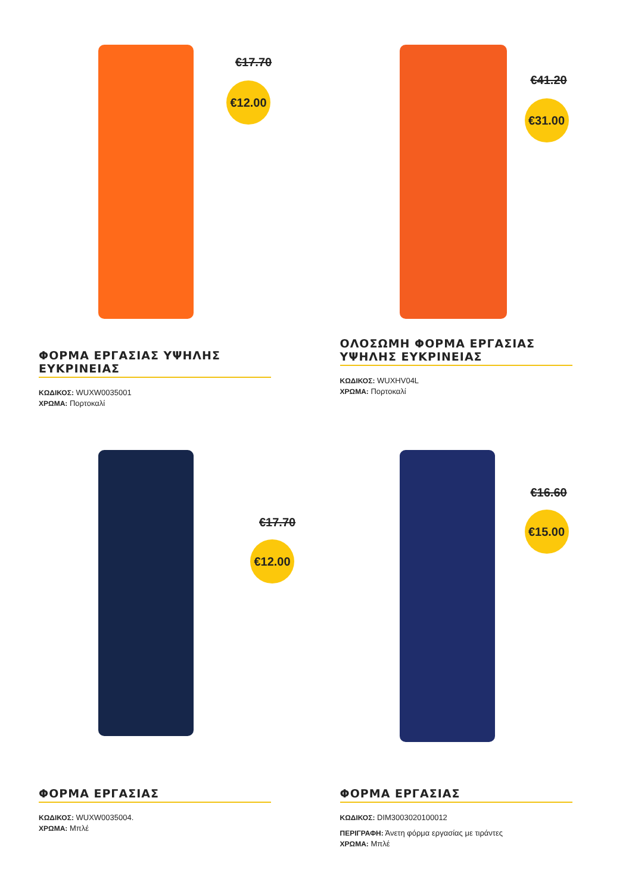€17.70
€12.00
ΦΟΡΜΑ ΕΡΓΑΣΙΑΣ ΥΨΗΛΗΣ ΕΥΚΡΙΝΕΙΑΣ
ΚΩΔΙΚΟΣ: WUXW0035001
ΧΡΩΜΑ: Πορτοκαλί
€41.20
€31.00
ΟΛΟΣΩΜΗ ΦΟΡΜΑ ΕΡΓΑΣΙΑΣ ΥΨΗΛΗΣ ΕΥΚΡΙΝΕΙΑΣ
ΚΩΔΙΚΟΣ: WUXHV04L
ΧΡΩΜΑ: Πορτοκαλί
€17.70
€12.00
ΦΟΡΜΑ ΕΡΓΑΣΙΑΣ
ΚΩΔΙΚΟΣ: WUXW0035004.
ΧΡΩΜΑ: Μπλέ
€16.60
€15.00
ΦΟΡΜΑ ΕΡΓΑΣΙΑΣ
ΚΩΔΙΚΟΣ: DIM3003020100012
ΠΕΡΙΓΡΑΦΗ: Άνετη φόρμα εργασίας με τιράντες
ΧΡΩΜΑ: Μπλέ